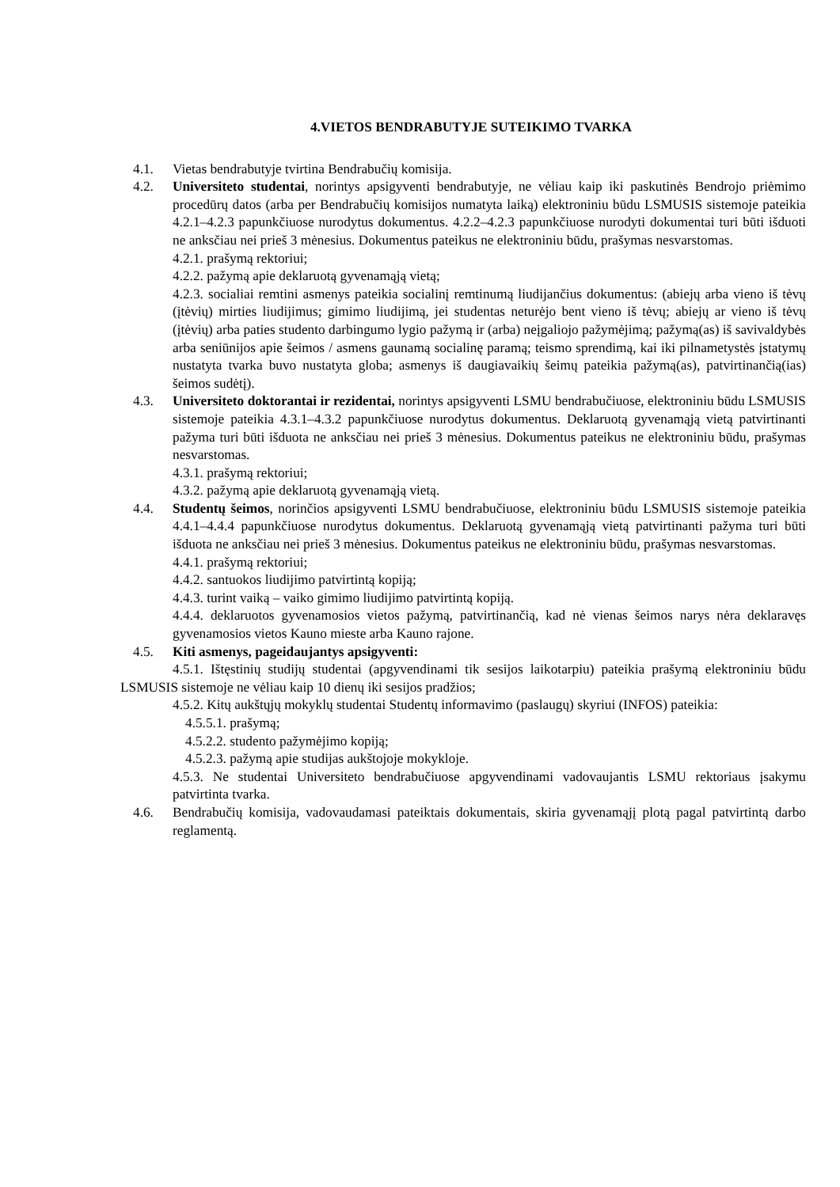4.VIETOS BENDRABUTYJE SUTEIKIMO TVARKA
4.1. Vietas bendrabutyje tvirtina Bendrabučių komisija.
4.2. Universiteto studentai, norintys apsigyventi bendrabutyje, ne vėliau kaip iki paskutinės Bendrojo priėmimo procedūrų datos (arba per Bendrabučių komisijos numatyta laiką) elektroniniu būdu LSMUSIS sistemoje pateikia 4.2.1–4.2.3 papunkčiuose nurodytus dokumentus. 4.2.2–4.2.3 papunkčiuose nurodyti dokumentai turi būti išduoti ne anksčiau nei prieš 3 mėnesius. Dokumentus pateikus ne elektroniniu būdu, prašymas nesvarstomas.
4.2.1. prašymą rektoriui;
4.2.2. pažymą apie deklaruotą gyvenamąją vietą;
4.2.3. socialiai remtini asmenys pateikia socialinį remtinumą liudijančius dokumentus: (abiejų arba vieno iš tėvų (įtėvių) mirties liudijimus; gimimo liudijimą, jei studentas neturėjo bent vieno iš tėvų; abiejų ar vieno iš tėvų (įtėvių) arba paties studento darbingumo lygio pažymą ir (arba) neįgaliojo pažymėjimą; pažymą(as) iš savivaldybės arba seniūnijos apie šeimos / asmens gaunamą socialinę paramą; teismo sprendimą, kai iki pilnametystės įstatymų nustatyta tvarka buvo nustatyta globa; asmenys iš daugiavaikių šeimų pateikia pažymą(as), patvirtinančią(ias) šeimos sudėtį).
4.3. Universiteto doktorantai ir rezidentai, norintys apsigyventi LSMU bendrabučiuose, elektroniniu būdu LSMUSIS sistemoje pateikia 4.3.1–4.3.2 papunkčiuose nurodytus dokumentus. Deklaruotą gyvenamąją vietą patvirtinanti pažyma turi būti išduota ne anksčiau nei prieš 3 mėnesius. Dokumentus pateikus ne elektroniniu būdu, prašymas nesvarstomas.
4.3.1. prašymą rektoriui;
4.3.2. pažymą apie deklaruotą gyvenamąją vietą.
4.4. Studentų šeimos, norinčios apsigyventi LSMU bendrabučiuose, elektroniniu būdu LSMUSIS sistemoje pateikia 4.4.1–4.4.4 papunkčiuose nurodytus dokumentus. Deklaruotą gyvenamąją vietą patvirtinanti pažyma turi būti išduota ne anksčiau nei prieš 3 mėnesius. Dokumentus pateikus ne elektroniniu būdu, prašymas nesvarstomas.
4.4.1. prašymą rektoriui;
4.4.2. santuokos liudijimo patvirtintą kopiją;
4.4.3. turint vaiką – vaiko gimimo liudijimo patvirtintą kopiją.
4.4.4. deklaruotos gyvenamosios vietos pažymą, patvirtinančią, kad nė vienas šeimos narys nėra deklaravęs gyvenamosios vietos Kauno mieste arba Kauno rajone.
4.5. Kiti asmenys, pageidaujantys apsigyventi:
4.5.1. Ištęstinių studijų studentai (apgyvendinami tik sesijos laikotarpiu) pateikia prašymą elektroniniu būdu LSMUSIS sistemoje ne vėliau kaip 10 dienų iki sesijos pradžios;
4.5.2. Kitų aukštųjų mokyklų studentai Studentų informavimo (paslaugų) skyriui (INFOS) pateikia:
4.5.5.1. prašymą;
4.5.2.2. studento pažymėjimo kopiją;
4.5.2.3. pažymą apie studijas aukštojoje mokykloje.
4.5.3. Ne studentai Universiteto bendrabučiuose apgyvendinami vadovaujantis LSMU rektoriaus įsakymu patvirtinta tvarka.
4.6. Bendrabučių komisija, vadovaudamasi pateiktais dokumentais, skiria gyvenamąjį plotą pagal patvirtintą darbo reglamentą.